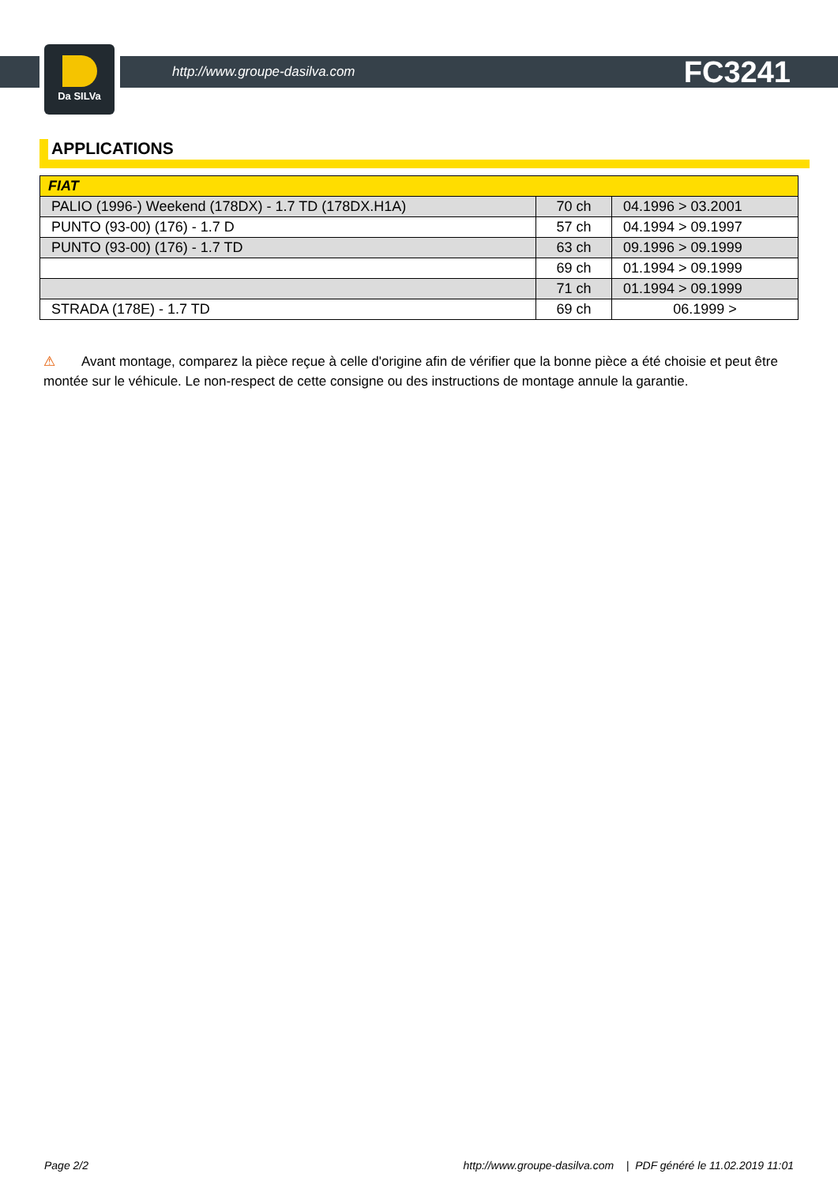Da SILVa
http://www.groupe-dasilva.com FC3241
APPLICATIONS
| FIAT | | |
| --- | --- | --- |
| PALIO (1996-) Weekend (178DX) - 1.7 TD (178DX.H1A) | 70 ch | 04.1996 > 03.2001 |
| PUNTO (93-00) (176) - 1.7 D | 57 ch | 04.1994 > 09.1997 |
| PUNTO (93-00) (176) - 1.7 TD | 63 ch | 09.1996 > 09.1999 |
| | 69 ch | 01.1994 > 09.1999 |
| | 71 ch | 01.1994 > 09.1999 |
| STRADA (178E) - 1.7 TD | 69 ch | 06.1999 > |
⚠ Avant montage, comparez la pièce reçue à celle d'origine afin de vérifier que la bonne pièce a été choisie et peut être montée sur le véhicule. Le non-respect de cette consigne ou des instructions de montage annule la garantie.
Page 2/2 http://www.groupe-dasilva.com | PDF généré le 11.02.2019 11:01